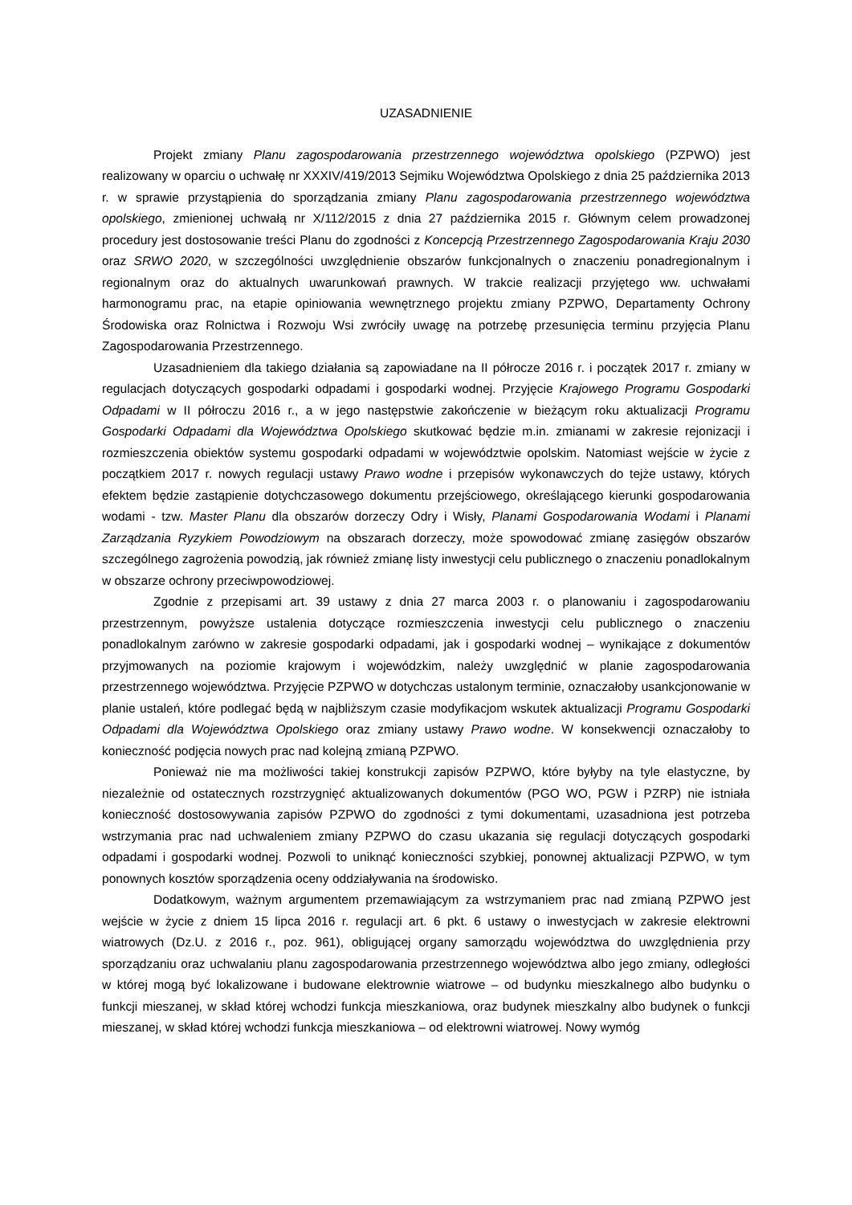UZASADNIENIE
Projekt zmiany Planu zagospodarowania przestrzennego województwa opolskiego (PZPWO) jest realizowany w oparciu o uchwałę nr XXXIV/419/2013 Sejmiku Województwa Opolskiego z dnia 25 października 2013 r. w sprawie przystąpienia do sporządzania zmiany Planu zagospodarowania przestrzennego województwa opolskiego, zmienionej uchwałą nr X/112/2015 z dnia 27 października 2015 r. Głównym celem prowadzonej procedury jest dostosowanie treści Planu do zgodności z Koncepcją Przestrzennego Zagospodarowania Kraju 2030 oraz SRWO 2020, w szczególności uwzględnienie obszarów funkcjonalnych o znaczeniu ponadregionalnym i regionalnym oraz do aktualnych uwarunkowań prawnych. W trakcie realizacji przyjętego ww. uchwałami harmonogramu prac, na etapie opiniowania wewnętrznego projektu zmiany PZPWO, Departamenty Ochrony Środowiska oraz Rolnictwa i Rozwoju Wsi zwróciły uwagę na potrzebę przesunięcia terminu przyjęcia Planu Zagospodarowania Przestrzennego.
Uzasadnieniem dla takiego działania są zapowiadane na II półrocze 2016 r. i początek 2017 r. zmiany w regulacjach dotyczących gospodarki odpadami i gospodarki wodnej. Przyjęcie Krajowego Programu Gospodarki Odpadami w II półroczu 2016 r., a w jego następstwie zakończenie w bieżącym roku aktualizacji Programu Gospodarki Odpadami dla Województwa Opolskiego skutkować będzie m.in. zmianami w zakresie rejonizacji i rozmieszczenia obiektów systemu gospodarki odpadami w województwie opolskim. Natomiast wejście w życie z początkiem 2017 r. nowych regulacji ustawy Prawo wodne i przepisów wykonawczych do tejże ustawy, których efektem będzie zastąpienie dotychczasowego dokumentu przejściowego, określającego kierunki gospodarowania wodami - tzw. Master Planu dla obszarów dorzeczy Odry i Wisły, Planami Gospodarowania Wodami i Planami Zarządzania Ryzykiem Powodziowym na obszarach dorzeczy, może spowodować zmianę zasięgów obszarów szczególnego zagrożenia powodzią, jak również zmianę listy inwestycji celu publicznego o znaczeniu ponadlokalnym w obszarze ochrony przeciwpowodziowej.
Zgodnie z przepisami art. 39 ustawy z dnia 27 marca 2003 r. o planowaniu i zagospodarowaniu przestrzennym, powyższe ustalenia dotyczące rozmieszczenia inwestycji celu publicznego o znaczeniu ponadlokalnym zarówno w zakresie gospodarki odpadami, jak i gospodarki wodnej – wynikające z dokumentów przyjmowanych na poziomie krajowym i wojewódzkim, należy uwzględnić w planie zagospodarowania przestrzennego województwa. Przyjęcie PZPWO w dotychczas ustalonym terminie, oznaczałoby usankcjonowanie w planie ustaleń, które podlegać będą w najbliższym czasie modyfikacjom wskutek aktualizacji Programu Gospodarki Odpadami dla Województwa Opolskiego oraz zmiany ustawy Prawo wodne. W konsekwencji oznaczałoby to konieczność podjęcia nowych prac nad kolejną zmianą PZPWO.
Ponieważ nie ma możliwości takiej konstrukcji zapisów PZPWO, które byłyby na tyle elastyczne, by niezależnie od ostatecznych rozstrzygnięć aktualizowanych dokumentów (PGO WO, PGW i PZRP) nie istniała konieczność dostosowywania zapisów PZPWO do zgodności z tymi dokumentami, uzasadniona jest potrzeba wstrzymania prac nad uchwaleniem zmiany PZPWO do czasu ukazania się regulacji dotyczących gospodarki odpadami i gospodarki wodnej. Pozwoli to uniknąć konieczności szybkiej, ponownej aktualizacji PZPWO, w tym ponownych kosztów sporządzenia oceny oddziaływania na środowisko.
Dodatkowym, ważnym argumentem przemawiającym za wstrzymaniem prac nad zmianą PZPWO jest wejście w życie z dniem 15 lipca 2016 r. regulacji art. 6 pkt. 6 ustawy o inwestycjach w zakresie elektrowni wiatrowych (Dz.U. z 2016 r., poz. 961), obligującej organy samorządu województwa do uwzględnienia przy sporządzaniu oraz uchwalaniu planu zagospodarowania przestrzennego województwa albo jego zmiany, odległości w której mogą być lokalizowane i budowane elektrownie wiatrowe – od budynku mieszkalnego albo budynku o funkcji mieszanej, w skład której wchodzi funkcja mieszkaniowa, oraz budynek mieszkalny albo budynek o funkcji mieszanej, w skład której wchodzi funkcja mieszkaniowa – od elektrowni wiatrowej. Nowy wymóg